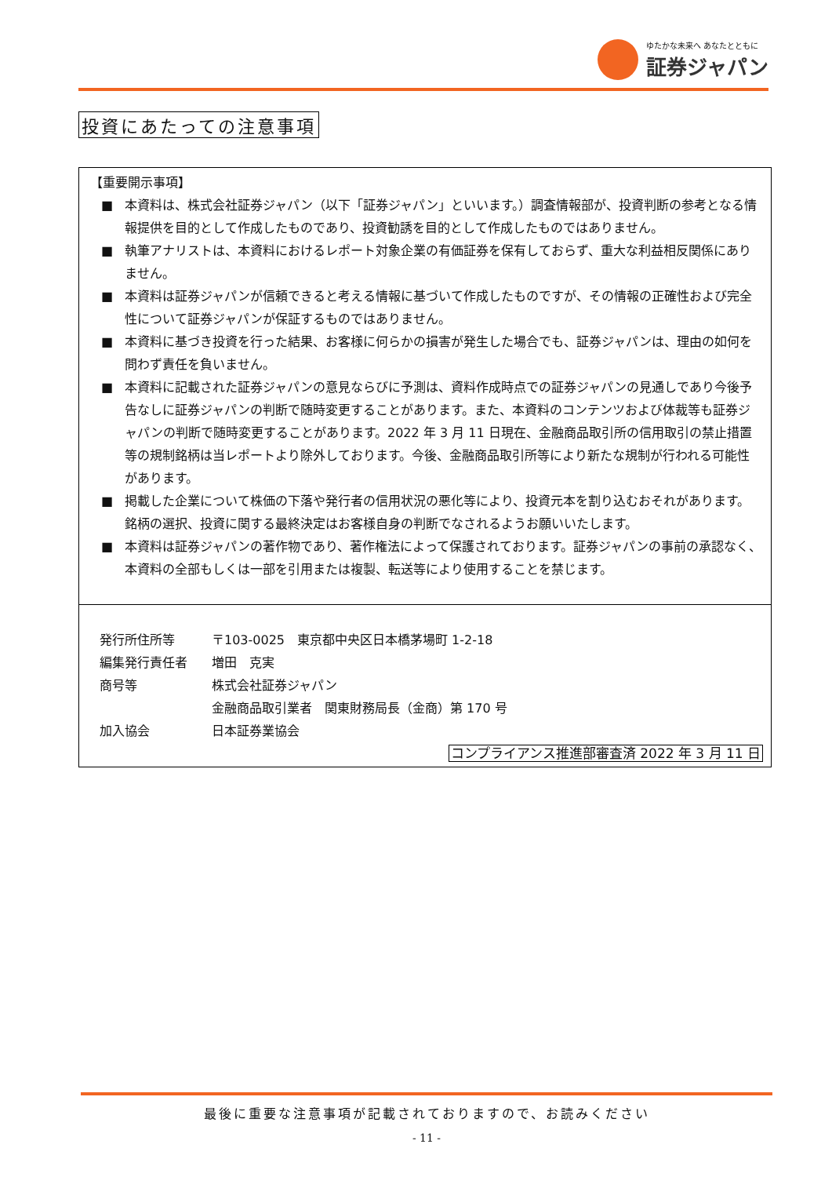ゆたかな未来へ あなたとともに
証券ジャパン
投資にあたっての注意事項
【重要開示事項】
■ 本資料は、株式会社証券ジャパン（以下「証券ジャパン」といいます。）調査情報部が、投資判断の参考となる情報提供を目的として作成したものであり、投資勧誘を目的として作成したものではありません。
■ 執筆アナリストは、本資料におけるレポート対象企業の有価証券を保有しておらず、重大な利益相反関係にありません。
■ 本資料は証券ジャパンが信頼できると考える情報に基づいて作成したものですが、その情報の正確性および完全性について証券ジャパンが保証するものではありません。
■ 本資料に基づき投資を行った結果、お客様に何らかの損害が発生した場合でも、証券ジャパンは、理由の如何を問わず責任を負いません。
■ 本資料に記載された証券ジャパンの意見ならびに予測は、資料作成時点での証券ジャパンの見通しであり今後予告なしに証券ジャパンの判断で随時変更することがあります。また、本資料のコンテンツおよび体裁等も証券ジャパンの判断で随時変更することがあります。2022 年 3 月 11 日現在、金融商品取引所の信用取引の禁止措置等の規制銘柄は当レポートより除外しております。今後、金融商品取引所等により新たな規制が行われる可能性があります。
■ 掲載した企業について株価の下落や発行者の信用状況の悪化等により、投資元本を割り込むおそれがあります。銘柄の選択、投資に関する最終決定はお客様自身の判断でなされるようお願いいたします。
■ 本資料は証券ジャパンの著作物であり、著作権法によって保護されております。証券ジャパンの事前の承認なく、本資料の全部もしくは一部を引用または複製、転送等により使用することを禁じます。
発行所住所等 〒103-0025　東京都中央区日本橋茅場町 1-2-18
編集発行責任者 増田　克実
商号等 株式会社証券ジャパン
金融商品取引業者　関東財務局長（金商）第 170 号
加入協会 日本証券業協会
コンプライアンス推進部審査済 2022 年 3 月 11 日
最後に重要な注意事項が記載されておりますので、お読みください
- 11 -